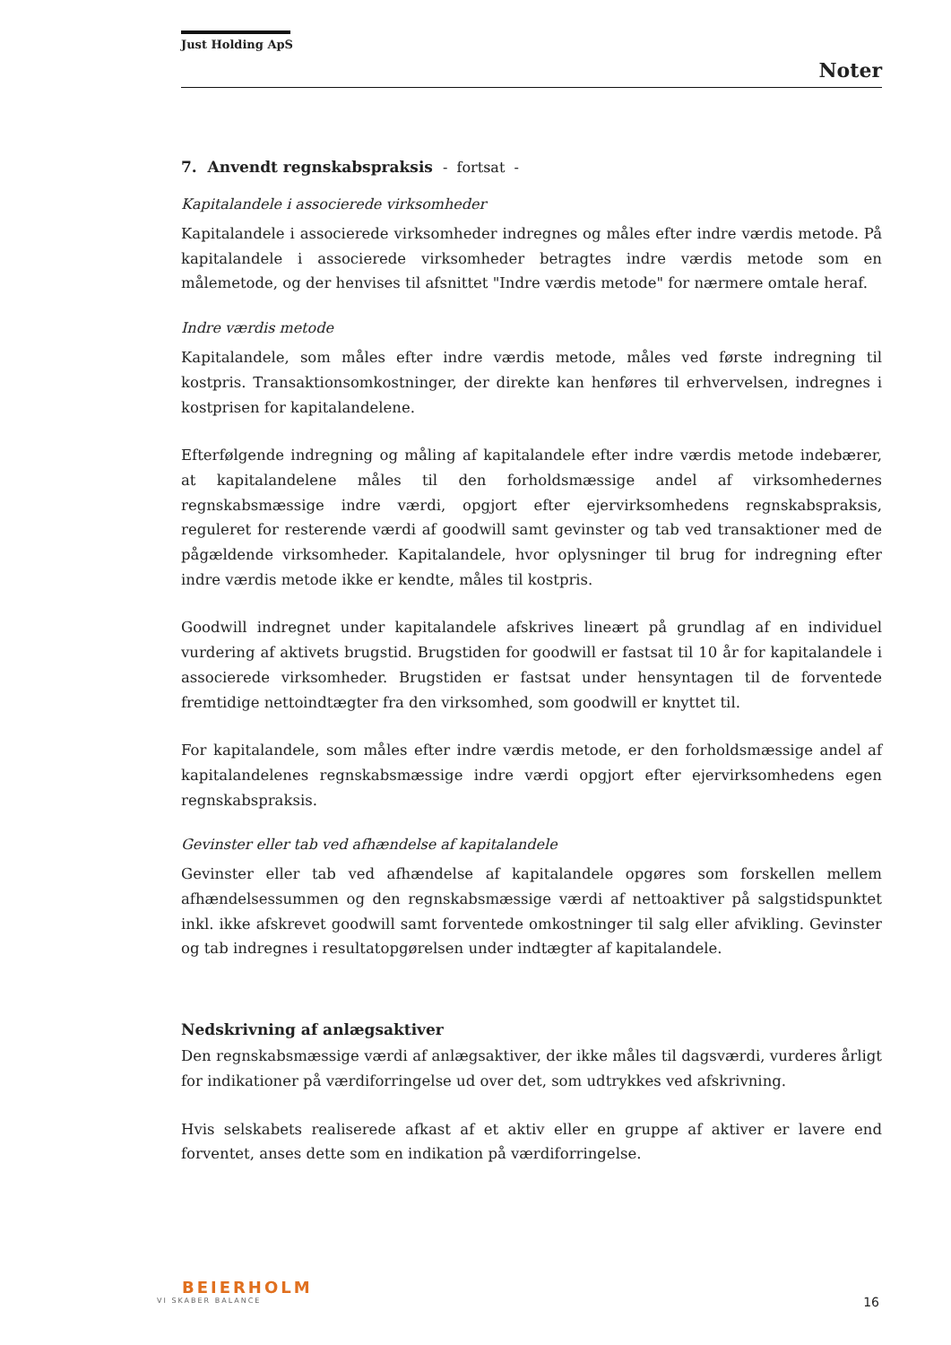Just Holding ApS
Noter
7. Anvendt regnskabspraksis - fortsat -
Kapitalandele i associerede virksomheder
Kapitalandele i associerede virksomheder indregnes og måles efter indre værdis metode. På kapitalandele i associerede virksomheder betragtes indre værdis metode som en målemetode, og der henvises til afsnittet "Indre værdis metode" for nærmere omtale heraf.
Indre værdis metode
Kapitalandele, som måles efter indre værdis metode, måles ved første indregning til kostpris. Transaktionsomkostninger, der direkte kan henføres til erhvervelsen, indregnes i kostprisen for kapitalandelene.
Efterfølgende indregning og måling af kapitalandele efter indre værdis metode indebærer, at kapitalandelene måles til den forholdsmæssige andel af virksomhedernes regnskabsmæssige indre værdi, opgjort efter ejervirksomhedens regnskabspraksis, reguleret for resterende værdi af goodwill samt gevinster og tab ved transaktioner med de pågældende virksomheder. Kapitalandele, hvor oplysninger til brug for indregning efter indre værdis metode ikke er kendte, måles til kostpris.
Goodwill indregnet under kapitalandele afskrives lineært på grundlag af en individuel vurdering af aktivets brugstid. Brugstiden for goodwill er fastsat til 10 år for kapitalandele i associerede virksomheder. Brugstiden er fastsat under hensyntagen til de forventede fremtidige nettoindtægter fra den virksomhed, som goodwill er knyttet til.
For kapitalandele, som måles efter indre værdis metode, er den forholdsmæssige andel af kapitalandelenes regnskabsmæssige indre værdi opgjort efter ejervirksomhedens egen regnskabspraksis.
Gevinster eller tab ved afhændelse af kapitalandele
Gevinster eller tab ved afhændelse af kapitalandele opgøres som forskellen mellem afhændelsessummen og den regnskabsmæssige værdi af nettoaktiver på salgstidspunktet inkl. ikke afskrevet goodwill samt forventede omkostninger til salg eller afvikling. Gevinster og tab indregnes i resultatopgørelsen under indtægter af kapitalandele.
Nedskrivning af anlægsaktiver
Den regnskabsmæssige værdi af anlægsaktiver, der ikke måles til dagsværdi, vurderes årligt for indikationer på værdiforringelse ud over det, som udtrykkes ved afskrivning.
Hvis selskabets realiserede afkast af et aktiv eller en gruppe af aktiver er lavere end forventet, anses dette som en indikation på værdiforringelse.
BEIERHOLM
VI SKABER BALANCE
16